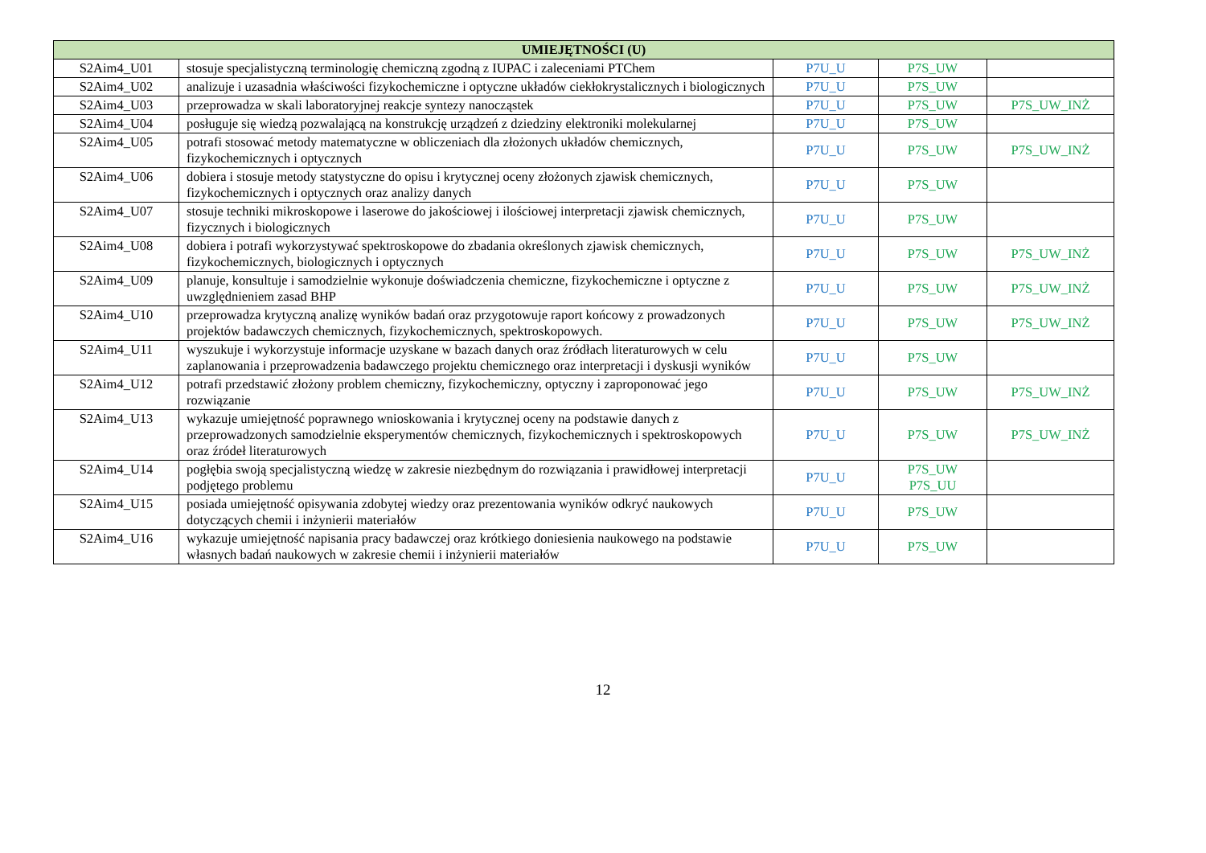| UMIEJĘTNOŚCI (U) | | | | |
| --- | --- | --- | --- | --- |
| S2Aim4_U01 | stosuje specjalistyczną terminologię chemiczną zgodną z IUPAC i zaleceniami PTChem | P7U_U | P7S_UW | |
| S2Aim4_U02 | analizuje i uzasadnia właściwości fizykochemiczne i optyczne układów ciekłokrystalicznych i biologicznych | P7U_U | P7S_UW | |
| S2Aim4_U03 | przeprowadza w skali laboratoryjnej reakcje syntezy nanocząstek | P7U_U | P7S_UW | P7S_UW_INŻ |
| S2Aim4_U04 | posługuje się wiedzą pozwalającą na konstrukcję urządzeń z dziedziny elektroniki molekularnej | P7U_U | P7S_UW | |
| S2Aim4_U05 | potrafi stosować metody matematyczne w obliczeniach dla złożonych układów chemicznych, fizykochemicznych i optycznych | P7U_U | P7S_UW | P7S_UW_INŻ |
| S2Aim4_U06 | dobiera i stosuje metody statystyczne do opisu i krytycznej oceny złożonych zjawisk chemicznych, fizykochemicznych i optycznych oraz analizy danych | P7U_U | P7S_UW | |
| S2Aim4_U07 | stosuje techniki mikroskopowe i laserowe do jakościowej i ilościowej interpretacji zjawisk chemicznych, fizycznych i biologicznych | P7U_U | P7S_UW | |
| S2Aim4_U08 | dobiera i potrafi wykorzystywać spektroskopowe do zbadania określonych zjawisk chemicznych, fizykochemicznych, biologicznych i optycznych | P7U_U | P7S_UW | P7S_UW_INŻ |
| S2Aim4_U09 | planuje, konsultuje i samodzielnie wykonuje doświadczenia chemiczne, fizykochemiczne i optyczne z uwzględnieniem zasad BHP | P7U_U | P7S_UW | P7S_UW_INŻ |
| S2Aim4_U10 | przeprowadza krytyczną analizę wyników badań oraz przygotowuje raport końcowy z prowadzonych projektów badawczych chemicznych, fizykochemicznych, spektroskopowych. | P7U_U | P7S_UW | P7S_UW_INŻ |
| S2Aim4_U11 | wyszukuje i wykorzystuje informacje uzyskane w bazach danych oraz źródłach literaturowych w celu zaplanowania i przeprowadzenia badawczego projektu chemicznego oraz interpretacji i dyskusji wyników | P7U_U | P7S_UW | |
| S2Aim4_U12 | potrafi przedstawić złożony problem chemiczny, fizykochemiczny, optyczny i zaproponować jego rozwiązanie | P7U_U | P7S_UW | P7S_UW_INŻ |
| S2Aim4_U13 | wykazuje umiejętność poprawnego wnioskowania i krytycznej oceny na podstawie danych z przeprowadzonych samodzielnie eksperymentów chemicznych, fizykochemicznych i spektroskopowych oraz źródeł literaturowych | P7U_U | P7S_UW | P7S_UW_INŻ |
| S2Aim4_U14 | pogłębia swoją specjalistyczną wiedzę w zakresie niezbędnym do rozwiązania i prawidłowej interpretacji podjętego problemu | P7U_U | P7S_UW P7S_UU | |
| S2Aim4_U15 | posiada umiejętność opisywania zdobytej wiedzy oraz prezentowania wyników odkryć naukowych dotyczących chemii i inżynierii materiałów | P7U_U | P7S_UW | |
| S2Aim4_U16 | wykazuje umiejętność napisania pracy badawczej oraz krótkiego doniesienia naukowego na podstawie własnych badań naukowych w zakresie chemii i inżynierii materiałów | P7U_U | P7S_UW | |
12